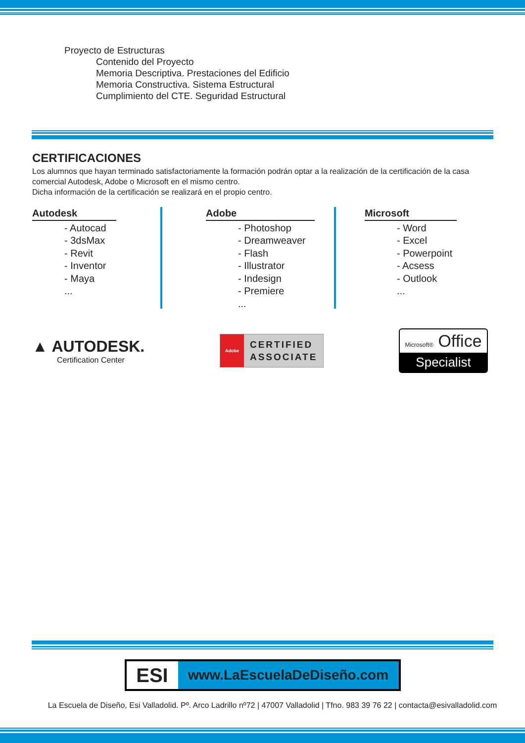Proyecto de Estructuras
Contenido del Proyecto
Memoria Descriptiva. Prestaciones del Edificio
Memoria Constructiva. Sistema Estructural
Cumplimiento del CTE. Seguridad Estructural
CERTIFICACIONES
Los alumnos que hayan terminado satisfactoriamente la formación podrán optar a la realización de la certificación de la casa comercial Autodesk, Adobe o Microsoft en el mismo centro.
Dicha información de la certificación se realizará en el propio centro.
Autodesk
- Autocad
- 3dsMax
- Revit
- Inventor
- Maya
...
Adobe
- Photoshop
- Dreamweaver
- Flash
- Illustrator
- Indesign
- Premiere
...
Microsoft
- Word
- Excel
- Powerpoint
- Acsess
- Outlook
...
▲ AUTODESK.
Certification Center
Adobe
CERTIFIED
ASSOCIATE
Microsoft® Office
Specialist
ESI
www.LaEscuelaDeDiseño.com
La Escuela de Diseño, Esi Valladolid. Pº. Arco Ladrillo nº72 | 47007 Valladolid | Tfno. 983 39 76 22 | contacta@esivalladolid.com